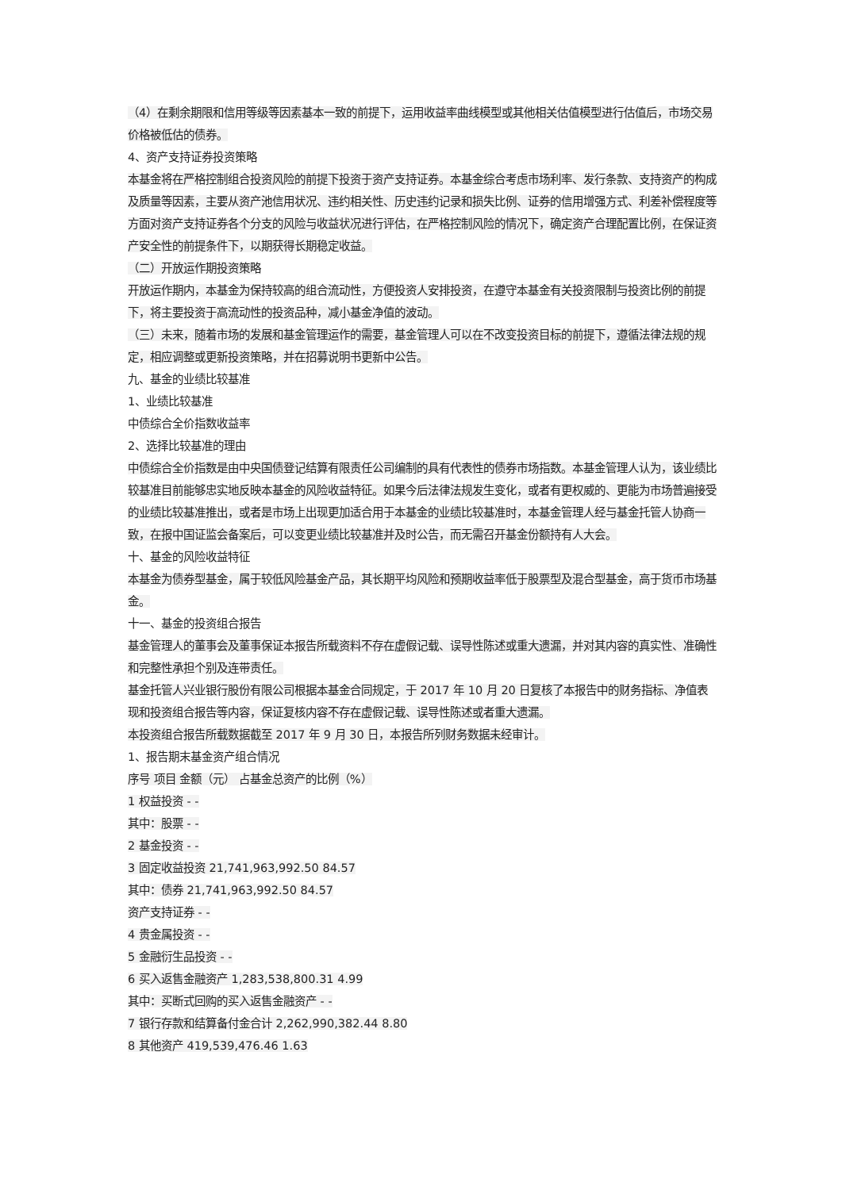（4）在剩余期限和信用等级等因素基本一致的前提下，运用收益率曲线模型或其他相关估值模型进行估值后，市场交易价格被低估的债券。
4、资产支持证券投资策略
本基金将在严格控制组合投资风险的前提下投资于资产支持证券。本基金综合考虑市场利率、发行条款、支持资产的构成及质量等因素，主要从资产池信用状况、违约相关性、历史违约记录和损失比例、证券的信用增强方式、利差补偿程度等方面对资产支持证券各个分支的风险与收益状况进行评估，在严格控制风险的情况下，确定资产合理配置比例，在保证资产安全性的前提条件下，以期获得长期稳定收益。
（二）开放运作期投资策略
开放运作期内，本基金为保持较高的组合流动性，方便投资人安排投资，在遵守本基金有关投资限制与投资比例的前提下，将主要投资于高流动性的投资品种，减小基金净值的波动。
（三）未来，随着市场的发展和基金管理运作的需要，基金管理人可以在不改变投资目标的前提下，遵循法律法规的规定，相应调整或更新投资策略，并在招募说明书更新中公告。
九、基金的业绩比较基准
1、业绩比较基准
中债综合全价指数收益率
2、选择比较基准的理由
中债综合全价指数是由中央国债登记结算有限责任公司编制的具有代表性的债券市场指数。本基金管理人认为，该业绩比较基准目前能够忠实地反映本基金的风险收益特征。如果今后法律法规发生变化，或者有更权威的、更能为市场普遍接受的业绩比较基准推出，或者是市场上出现更加适合用于本基金的业绩比较基准时，本基金管理人经与基金托管人协商一致，在报中国证监会备案后，可以变更业绩比较基准并及时公告，而无需召开基金份额持有人大会。
十、基金的风险收益特征
本基金为债券型基金，属于较低风险基金产品，其长期平均风险和预期收益率低于股票型及混合型基金，高于货币市场基金。
十一、基金的投资组合报告
基金管理人的董事会及董事保证本报告所载资料不存在虚假记载、误导性陈述或重大遗漏，并对其内容的真实性、准确性和完整性承担个别及连带责任。
基金托管人兴业银行股份有限公司根据本基金合同规定，于 2017 年 10 月 20 日复核了本报告中的财务指标、净值表现和投资组合报告等内容，保证复核内容不存在虚假记载、误导性陈述或者重大遗漏。
本投资组合报告所载数据截至 2017 年 9 月 30 日，本报告所列财务数据未经审计。
1、报告期末基金资产组合情况
序号 项目 金额（元） 占基金总资产的比例（%）
1 权益投资 - -
其中：股票 - -
2 基金投资 - -
3 固定收益投资 21,741,963,992.50 84.57
其中：债券 21,741,963,992.50 84.57
资产支持证券 - -
4 贵金属投资 - -
5 金融衍生品投资 - -
6 买入返售金融资产 1,283,538,800.31 4.99
其中：买断式回购的买入返售金融资产 - -
7 银行存款和结算备付金合计 2,262,990,382.44 8.80
8 其他资产 419,539,476.46 1.63